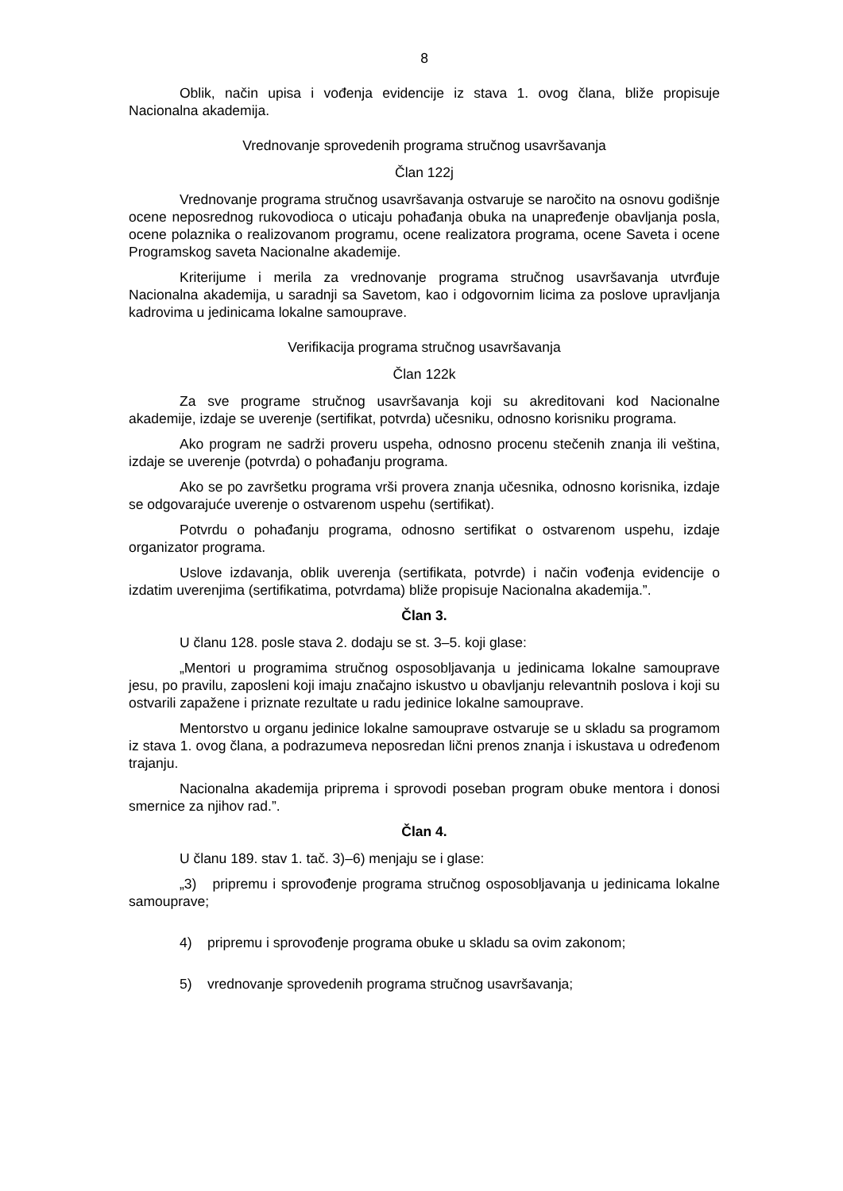8
Oblik, način upisa i vođenja evidencije iz stava 1. ovog člana, bliže propisuje Nacionalna akademija.
Vrednovanje sprovedenih programa stručnog usavršavanja
Član 122j
Vrednovanje programa stručnog usavršavanja ostvaruje se naročito na osnovu godišnje ocene neposrednog rukovodioca o uticaju pohađanja obuka na unapređenje obavljanja posla, ocene polaznika o realizovanom programu, ocene realizatora programa, ocene Saveta i ocene Programskog saveta Nacionalne akademije.
Kriterijume i merila za vrednovanje programa stručnog usavršavanja utvrđuje Nacionalna akademija, u saradnji sa Savetom, kao i odgovornim licima za poslove upravljanja kadrovima u jedinicama lokalne samouprave.
Verifikacija programa stručnog usavršavanja
Član 122k
Za sve programe stručnog usavršavanja koji su akreditovani kod Nacionalne akademije, izdaje se uverenje (sertifikat, potvrda) učesniku, odnosno korisniku programa.
Ako program ne sadrži proveru uspeha, odnosno procenu stečenih znanja ili veština, izdaje se uverenje (potvrda) o pohađanju programa.
Ako se po završetku programa vrši provera znanja učesnika, odnosno korisnika, izdaje se odgovarajuće uverenje o ostvarenom uspehu (sertifikat).
Potvrdu o pohađanju programa, odnosno sertifikat o ostvarenom uspehu, izdaje organizator programa.
Uslove izdavanja, oblik uverenja (sertifikata, potvrde) i način vođenja evidencije o izdatim uverenjima (sertifikatima, potvrdama) bliže propisuje Nacionalna akademija.”.
Član 3.
U članu 128. posle stava 2. dodaju se st. 3–5. koji glase:
„Mentori u programima stručnog osposobljavanja u jedinicama lokalne samouprave jesu, po pravilu, zaposleni koji imaju značajno iskustvo u obavljanju relevantnih poslova i koji su ostvarili zapažene i priznate rezultate u radu jedinice lokalne samouprave.
Mentorstvo u organu jedinice lokalne samouprave ostvaruje se u skladu sa programom iz stava 1. ovog člana, a podrazumeva neposredan lični prenos znanja i iskustava u određenom trajanju.
Nacionalna akademija priprema i sprovodi poseban program obuke mentora i donosi smernice za njihov rad.”.
Član 4.
U članu 189. stav 1. tač. 3)–6) menjaju se i glase:
„3) pripremu i sprovođenje programa stručnog osposobljavanja u jedinicama lokalne samouprave;
4) pripremu i sprovođenje programa obuke u skladu sa ovim zakonom;
5) vrednovanje sprovedenih programa stručnog usavršavanja;